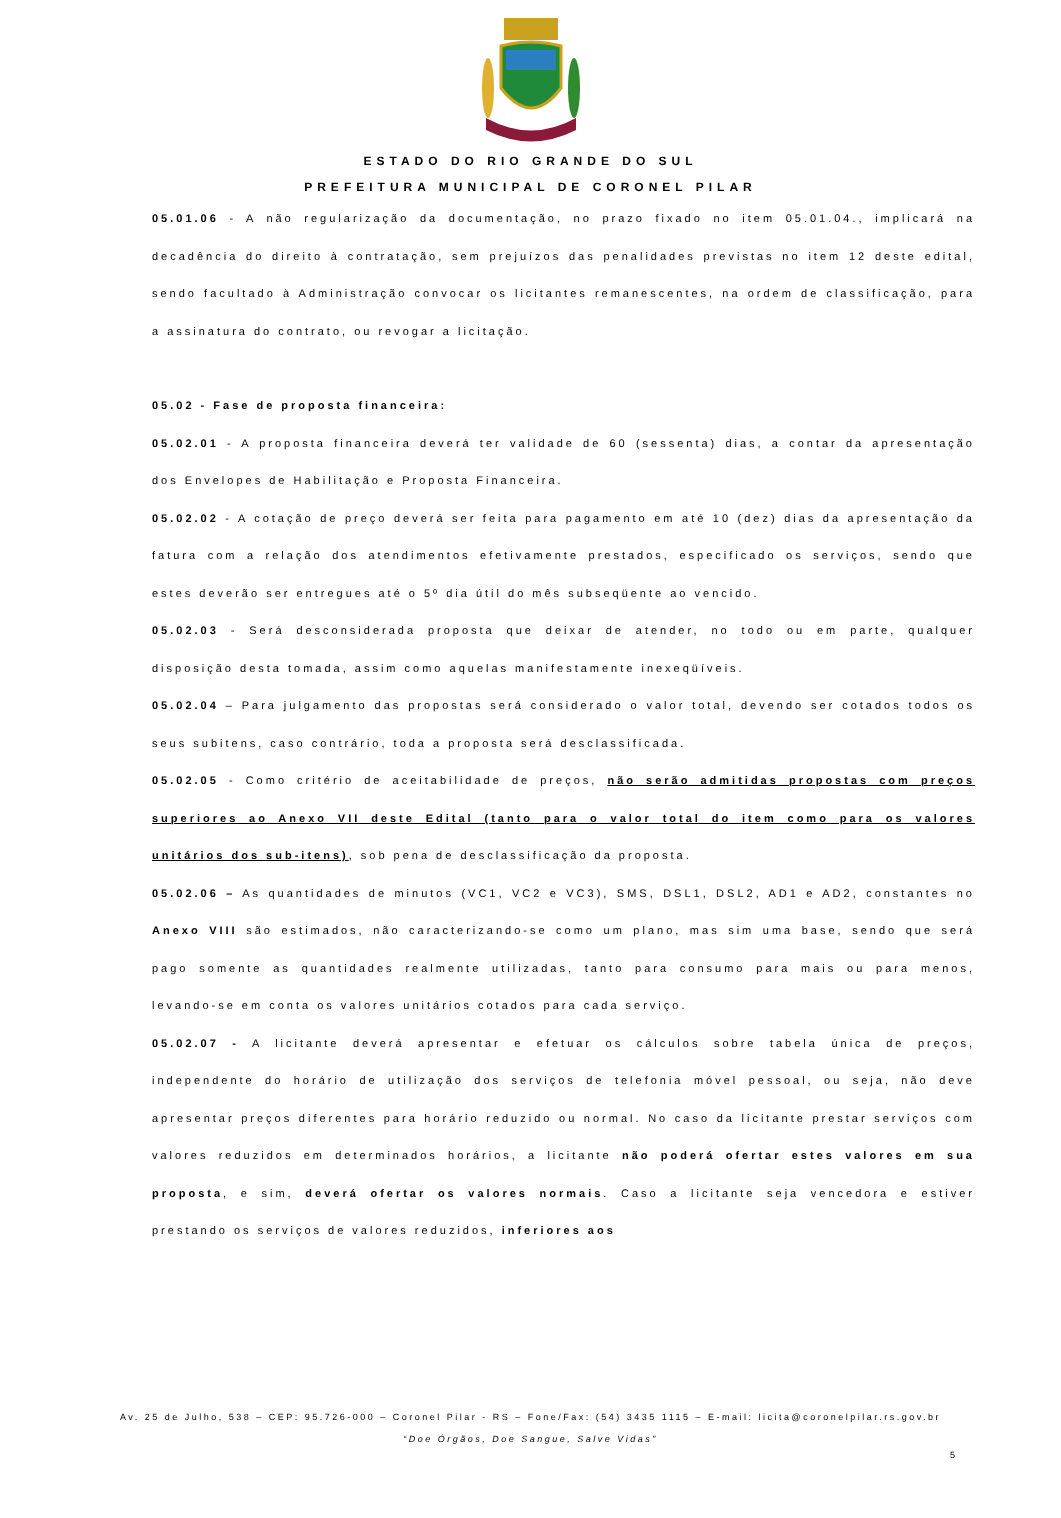ESTADO DO RIO GRANDE DO SUL
PREFEITURA MUNICIPAL DE CORONEL PILAR
05.01.06 - A não regularização da documentação, no prazo fixado no item 05.01.04., implicará na decadência do direito à contratação, sem prejuízos das penalidades previstas no item 12 deste edital, sendo facultado à Administração convocar os licitantes remanescentes, na ordem de classificação, para a assinatura do contrato, ou revogar a licitação.
05.02 - Fase de proposta financeira:
05.02.01 - A proposta financeira deverá ter validade de 60 (sessenta) dias, a contar da apresentação dos Envelopes de Habilitação e Proposta Financeira.
05.02.02 - A cotação de preço deverá ser feita para pagamento em até 10 (dez) dias da apresentação da fatura com a relação dos atendimentos efetivamente prestados, especificado os serviços, sendo que estes deverão ser entregues até o 5º dia útil do mês subseqüente ao vencido.
05.02.03 - Será desconsiderada proposta que deixar de atender, no todo ou em parte, qualquer disposição desta tomada, assim como aquelas manifestamente inexeqüíveis.
05.02.04 – Para julgamento das propostas será considerado o valor total, devendo ser cotados todos os seus subitens, caso contrário, toda a proposta será desclassificada.
05.02.05 - Como critério de aceitabilidade de preços, não serão admitidas propostas com preços superiores ao Anexo VII deste Edital (tanto para o valor total do item como para os valores unitários dos sub-itens), sob pena de desclassificação da proposta.
05.02.06 – As quantidades de minutos (VC1, VC2 e VC3), SMS, DSL1, DSL2, AD1 e AD2, constantes no Anexo VIII são estimados, não caracterizando-se como um plano, mas sim uma base, sendo que será pago somente as quantidades realmente utilizadas, tanto para consumo para mais ou para menos, levando-se em conta os valores unitários cotados para cada serviço.
05.02.07 - A licitante deverá apresentar e efetuar os cálculos sobre tabela única de preços, independente do horário de utilização dos serviços de telefonia móvel pessoal, ou seja, não deve apresentar preços diferentes para horário reduzido ou normal. No caso da licitante prestar serviços com valores reduzidos em determinados horários, a licitante não poderá ofertar estes valores em sua proposta, e sim, deverá ofertar os valores normais. Caso a licitante seja vencedora e estiver prestando os serviços de valores reduzidos, inferiores aos
Av. 25 de Julho, 538 – CEP: 95.726-000 – Coronel Pilar - RS – Fone/Fax: (54) 3435 1115 – E-mail: licita@coronelpilar.rs.gov.br
“Doe Órgãos, Doe Sangue, Salve Vidas”
5